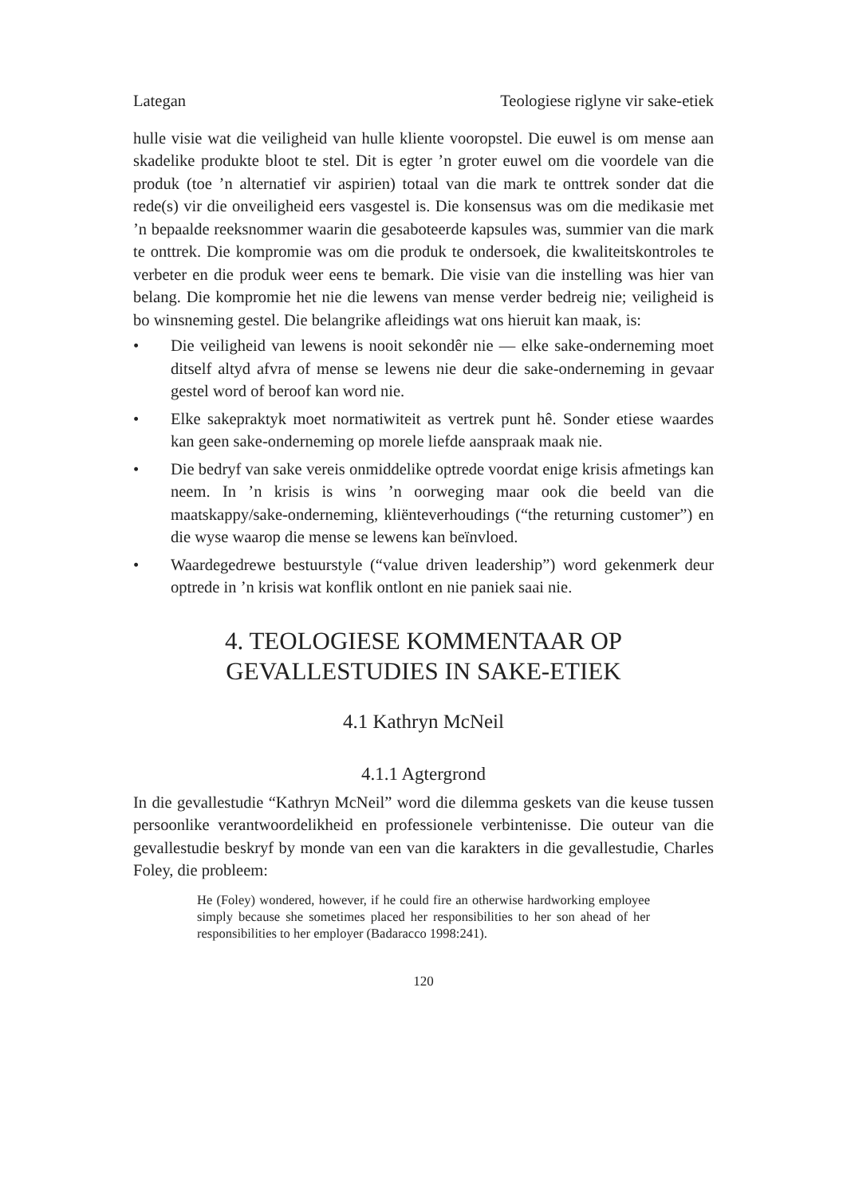Lategan Teologiese riglyne vir sake-etiek
hulle visie wat die veiligheid van hulle kliente vooropstel. Die euwel is om mense aan skadelike produkte bloot te stel. Dit is egter ’n groter euwel om die voordele van die produk (toe ’n alternatief vir aspirien) totaal van die mark te onttrek sonder dat die rede(s) vir die onveiligheid eers vasgestel is. Die konsensus was om die medikasie met ’n bepaalde reeksnommer waarin die gesaboteerde kapsules was, summier van die mark te onttrek. Die kompromie was om die produk te ondersoek, die kwaliteitskontroles te verbeter en die produk weer eens te bemark. Die visie van die instelling was hier van belang. Die kompromie het nie die lewens van mense verder bedreig nie; veiligheid is bo winsneming gestel. Die belangrike afleidings wat ons hieruit kan maak, is:
• Die veiligheid van lewens is nooit sekondêr nie — elke sake-onderneming moet ditself altyd afvra of mense se lewens nie deur die sake-onderneming in gevaar gestel word of beroof kan word nie.
• Elke sakepraktyk moet normatiwiteit as vertrek punt hê. Sonder etiese waardes kan geen sake-onderneming op morele liefde aanspraak maak nie.
• Die bedryf van sake vereis onmiddelike optrede voordat enige krisis afmetings kan neem. In ’n krisis is wins ’n oorweging maar ook die beeld van die maatskappy/sake-onderneming, kliënteverhoudings (“the returning customer”) en die wyse waarop die mense se lewens kan beïnvloed.
• Waardegedrewe bestuurstyle (“value driven leadership”) word gekenmerk deur optrede in ’n krisis wat konflik ontlont en nie paniek saai nie.
4. TEOLOGIESE KOMMENTAAR OP GEVALLESTUDIES IN SAKE-ETIEK
4.1 Kathryn McNeil
4.1.1 Agtergrond
In die gevallestudie “Kathryn McNeil” word die dilemma geskets van die keuse tussen persoonlike verantwoordelikheid en professionele verbintenisse. Die outeur van die gevallestudie beskryf by monde van een van die karakters in die gevallestudie, Charles Foley, die probleem:
He (Foley) wondered, however, if he could fire an otherwise hardworking employee simply because she sometimes placed her responsibilities to her son ahead of her responsibilities to her employer (Badaracco 1998:241).
120